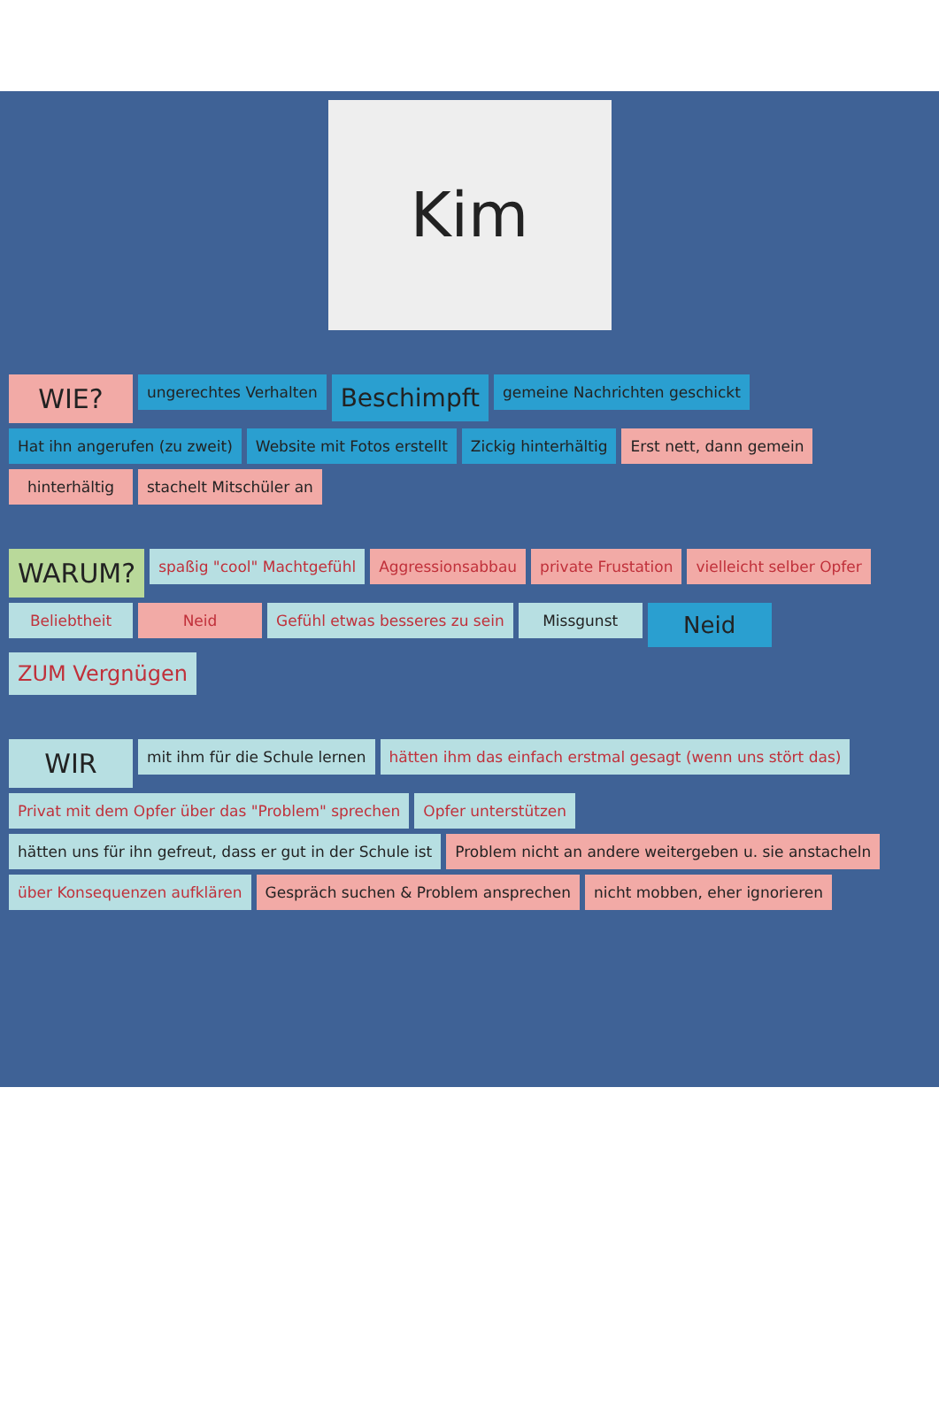Kim
WIE?
ungerechtes Verhalten
Beschimpft
gemeine Nachrichten geschickt
Hat ihn angerufen (zu zweit)
Website mit Fotos erstellt
Zickig hinterhältig
Erst nett, dann gemein
hinterhältig
stachelt Mitschüler an
WARUM?
spaßig "cool" Machtgefühl
Aggressionsabbau
private Frustation
vielleicht selber Opfer
Beliebtheit
Neid
Gefühl etwas besseres zu sein
Missgunst
Neid
ZUM Vergnügen
WIR
mit ihm für die Schule lernen
hätten ihm das einfach erstmal gesagt (wenn uns stört das)
Privat mit dem Opfer über das "Problem" sprechen
Opfer unterstützen
hätten uns für ihn gefreut, dass er gut in der Schule ist
Problem nicht an andere weitergeben u. sie anstacheln
über Konsequenzen aufklären
Gespräch suchen & Problem ansprechen
nicht mobben, eher ignorieren